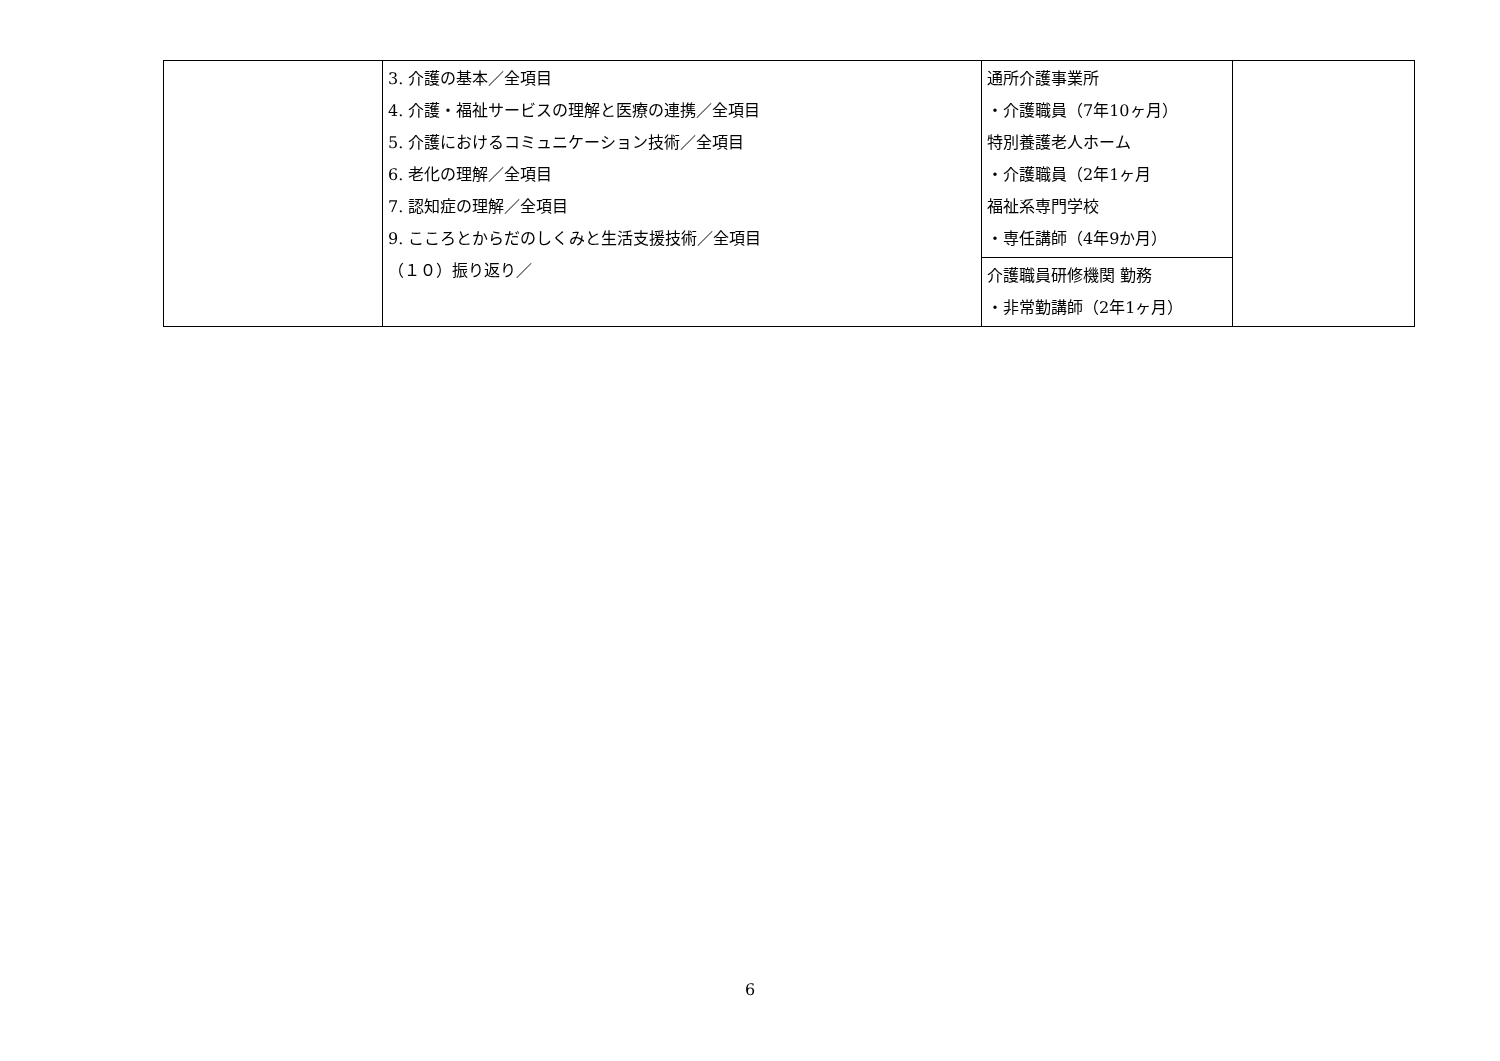| | 3. 介護の基本／全項目 4. 介護・福祉サービスの理解と医療の連携／全項目 5. 介護におけるコミュニケーション技術／全項目 6. 老化の理解／全項目 7. 認知症の理解／全項目 9. こころとからだのしくみと生活支援技術／全項目 （１０）振り返り／ | 通所介護事業所 ・介護職員（7年10ヶ月） 特別養護老人ホーム ・介護職員（2年1ヶ月 福祉系専門学校 ・専任講師（4年9か月） | |
| | | 介護職員研修機関 勤務 ・非常勤講師（2年1ヶ月） | |
6